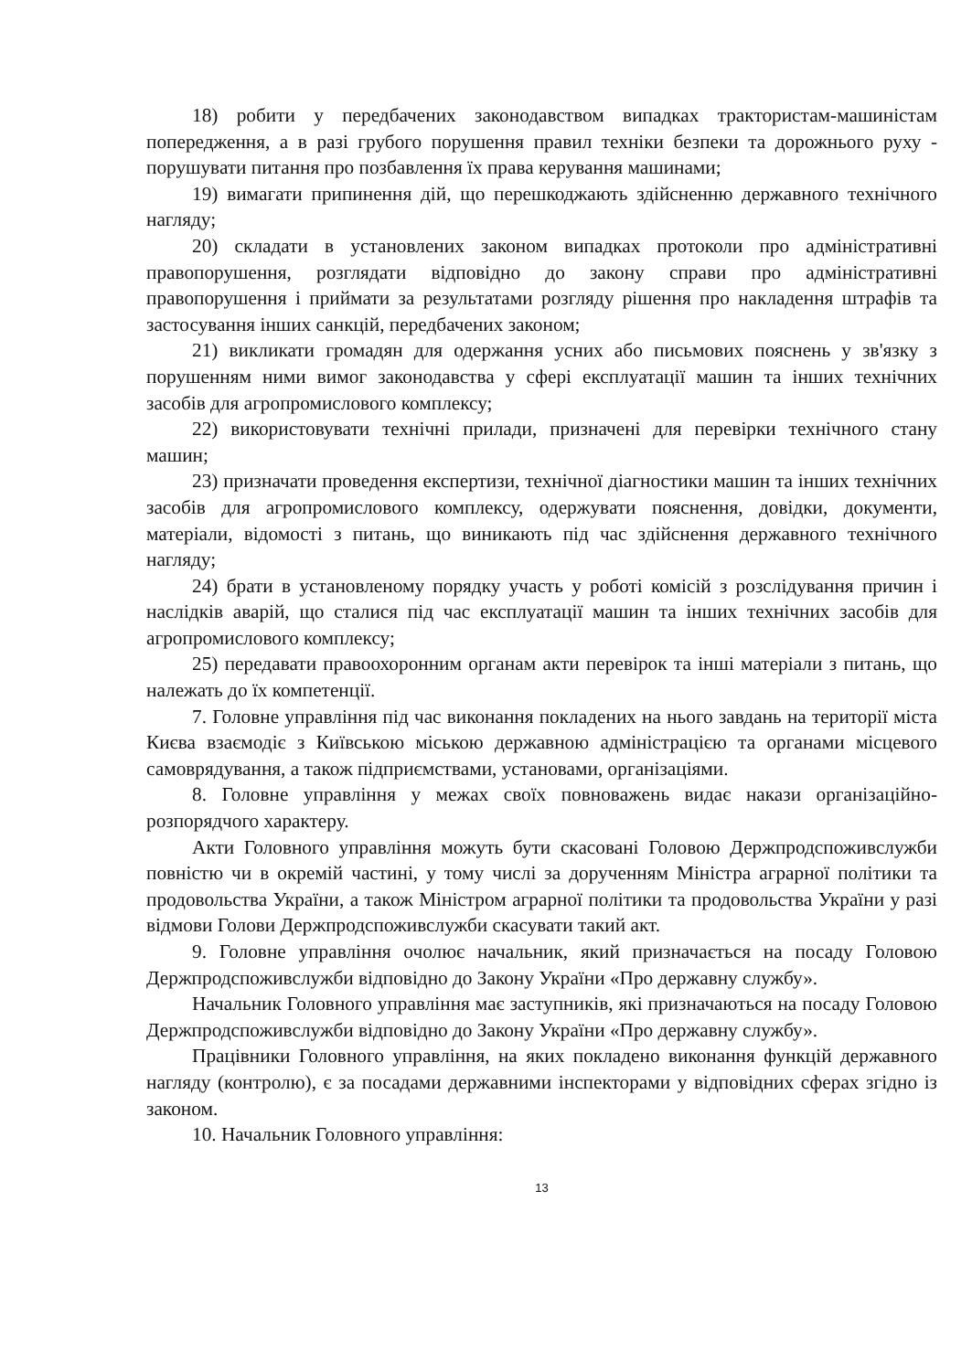18) робити у передбачених законодавством випадках трактористам-машиністам попередження, а в разі грубого порушення правил техніки безпеки та дорожнього руху - порушувати питання про позбавлення їх права керування машинами;
19) вимагати припинення дій, що перешкоджають здійсненню державного технічного нагляду;
20) складати в установлених законом випадках протоколи про адміністративні правопорушення, розглядати відповідно до закону справи про адміністративні правопорушення і приймати за результатами розгляду рішення про накладення штрафів та застосування інших санкцій, передбачених законом;
21) викликати громадян для одержання усних або письмових пояснень у зв'язку з порушенням ними вимог законодавства у сфері експлуатації машин та інших технічних засобів для агропромислового комплексу;
22) використовувати технічні прилади, призначені для перевірки технічного стану машин;
23) призначати проведення експертизи, технічної діагностики машин та інших технічних засобів для агропромислового комплексу, одержувати пояснення, довідки, документи, матеріали, відомості з питань, що виникають під час здійснення державного технічного нагляду;
24) брати в установленому порядку участь у роботі комісій з розслідування причин і наслідків аварій, що сталися під час експлуатації машин та інших технічних засобів для агропромислового комплексу;
25) передавати правоохоронним органам акти перевірок та інші матеріали з питань, що належать до їх компетенції.
7. Головне управління під час виконання покладених на нього завдань на території міста Києва взаємодіє з Київською міською державною адміністрацією та органами місцевого самоврядування, а також підприємствами, установами, організаціями.
8. Головне управління у межах своїх повноважень видає накази організаційно-розпорядчого характеру.
Акти Головного управління можуть бути скасовані Головою Держпродспоживслужби повністю чи в окремій частині, у тому числі за дорученням Міністра аграрної політики та продовольства України, а також Міністром аграрної політики та продовольства України у разі відмови Голови Держпродспоживслужби скасувати такий акт.
9. Головне управління очолює начальник, який призначається на посаду Головою Держпродспоживслужби відповідно до Закону України «Про державну службу».
Начальник Головного управління має заступників, які призначаються на посаду Головою Держпродспоживслужби відповідно до Закону України «Про державну службу».
Працівники Головного управління, на яких покладено виконання функцій державного нагляду (контролю), є за посадами державними інспекторами у відповідних сферах згідно із законом.
10. Начальник Головного управління:
13